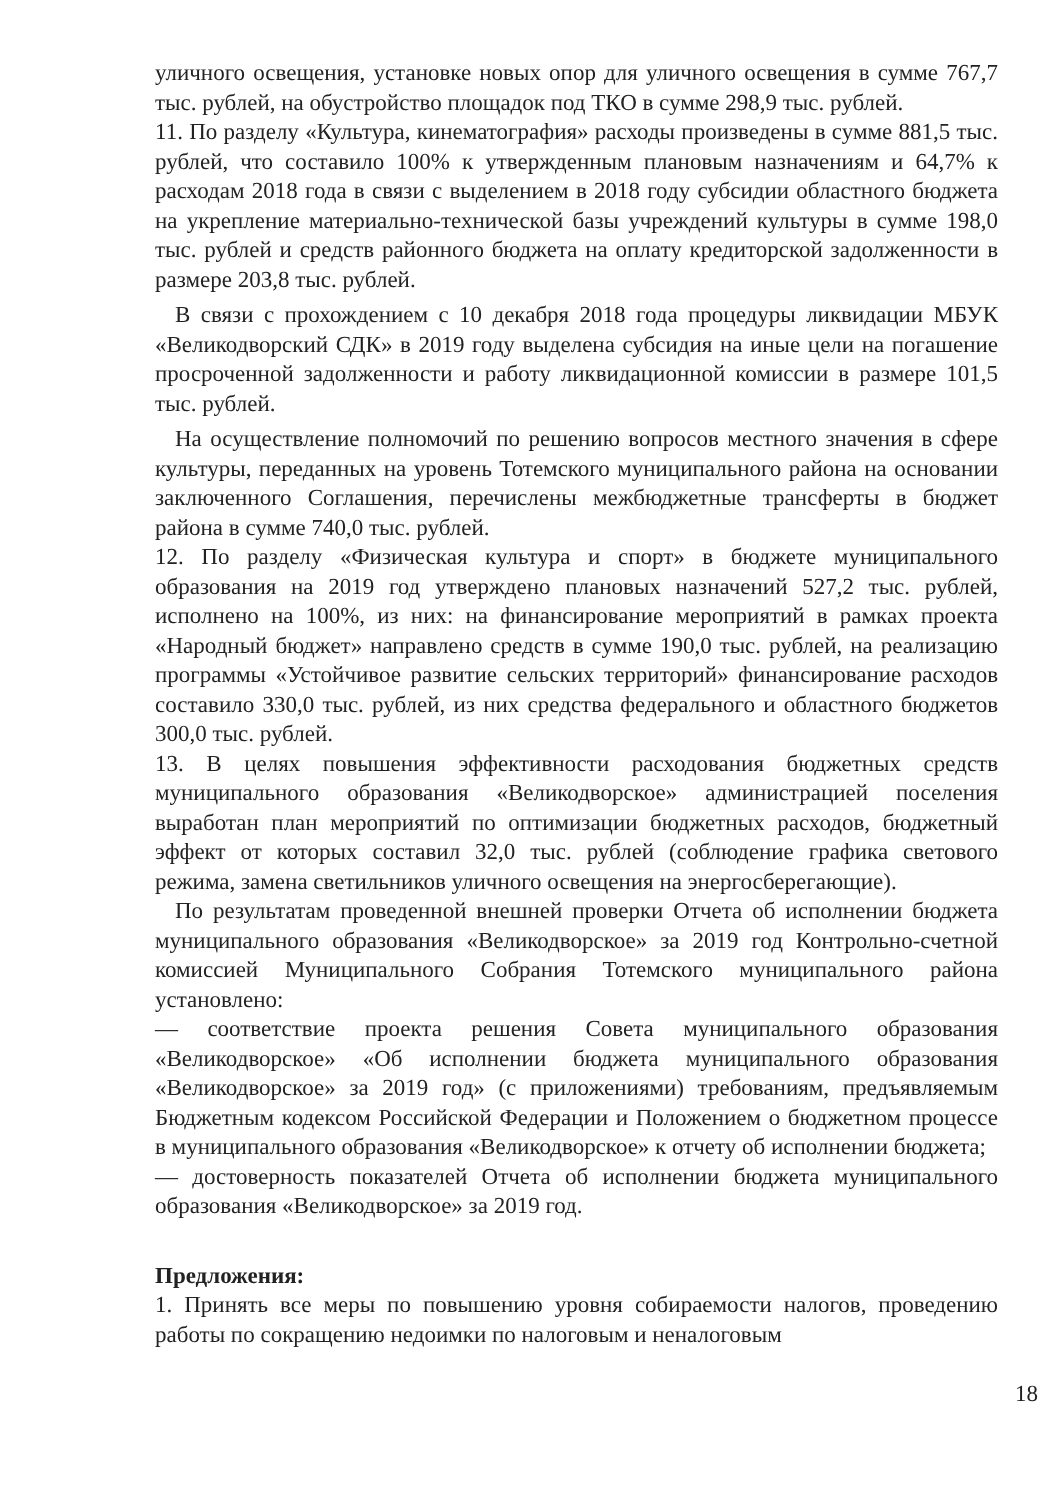уличного освещения, установке новых опор для уличного освещения в сумме 767,7 тыс. рублей, на обустройство площадок под ТКО в сумме 298,9 тыс. рублей.
11. По разделу «Культура, кинематография» расходы произведены в сумме 881,5 тыс. рублей, что составило 100% к утвержденным плановым назначениям и 64,7% к расходам 2018 года в связи с выделением в 2018 году субсидии областного бюджета на укрепление материально-технической базы учреждений культуры в сумме 198,0 тыс. рублей и средств районного бюджета на оплату кредиторской задолженности в размере 203,8 тыс. рублей.
В связи с прохождением с 10 декабря 2018 года процедуры ликвидации МБУК «Великодворский СДК» в 2019 году выделена субсидия на иные цели на погашение просроченной задолженности и работу ликвидационной комиссии в размере 101,5 тыс. рублей.
На осуществление полномочий по решению вопросов местного значения в сфере культуры, переданных на уровень Тотемского муниципального района на основании заключенного Соглашения, перечислены межбюджетные трансферты в бюджет района в сумме 740,0 тыс. рублей.
12. По разделу «Физическая культура и спорт» в бюджете муниципального образования на 2019 год утверждено плановых назначений 527,2 тыс. рублей, исполнено на 100%, из них: на финансирование мероприятий в рамках проекта «Народный бюджет» направлено средств в сумме 190,0 тыс. рублей, на реализацию программы «Устойчивое развитие сельских территорий» финансирование расходов составило 330,0 тыс. рублей, из них средства федерального и областного бюджетов 300,0 тыс. рублей.
13. В целях повышения эффективности расходования бюджетных средств муниципального образования «Великодворское» администрацией поселения выработан план мероприятий по оптимизации бюджетных расходов, бюджетный эффект от которых составил 32,0 тыс. рублей (соблюдение графика светового режима, замена светильников уличного освещения на энергосберегающие).
По результатам проведенной внешней проверки Отчета об исполнении бюджета муниципального образования «Великодворское» за 2019 год Контрольно-счетной комиссией Муниципального Собрания Тотемского муниципального района установлено:
— соответствие проекта решения Совета муниципального образования «Великодворское» «Об исполнении бюджета муниципального образования «Великодворское» за 2019 год» (с приложениями) требованиям, предъявляемым Бюджетным кодексом Российской Федерации и Положением о бюджетном процессе в муниципального образования «Великодворское» к отчету об исполнении бюджета;
— достоверность показателей Отчета об исполнении бюджета муниципального образования «Великодворское» за 2019 год.
Предложения:
1. Принять все меры по повышению уровня собираемости налогов, проведению работы по сокращению недоимки по налоговым и неналоговым
18